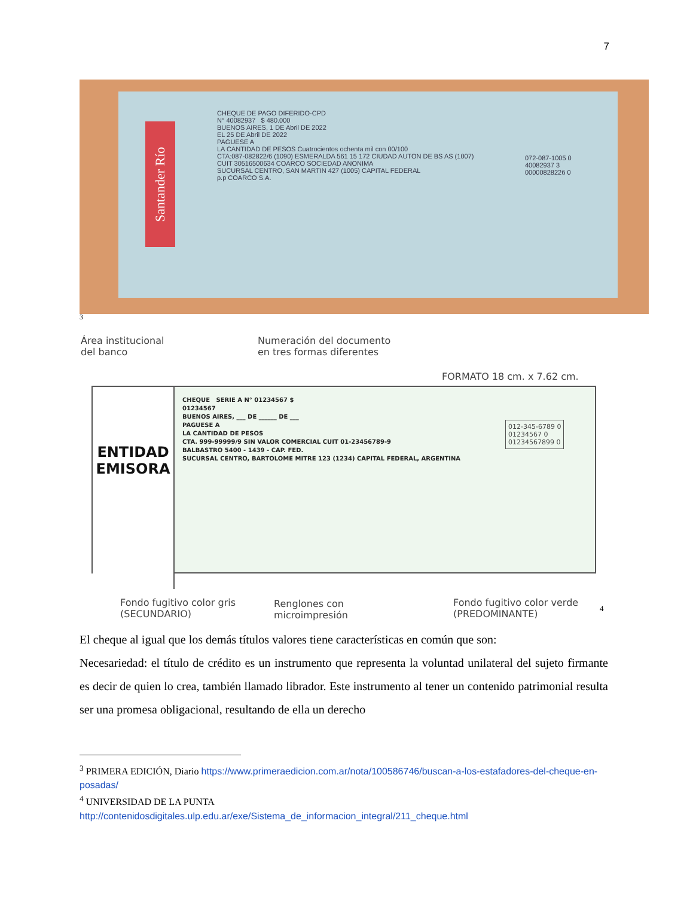7
Santander Río
CHEQUE DE PAGO DIFERIDO-CPD
N° 40082937 $ 480.000
BUENOS AIRES, 1 DE Abril DE 2022
EL 25 DE Abril DE 2022
PAGUESE A
LA CANTIDAD DE PESOS Cuatrocientos ochenta mil con 00/100
CTA:087-082822/6 (1090) ESMERALDA 561 15 172 CIUDAD AUTON DE BS AS (1007)
CUIT 30516500634 COARCO SOCIEDAD ANONIMA
SUCURSAL CENTRO, SAN MARTIN 427 (1005) CAPITAL FEDERAL
p.p COARCO S.A.
072-087-1005 0
40082937 3
0000082822б 0
3
Área institucional
del banco
Numeración del documento
en tres formas diferentes
FORMATO 18 cm. x 7.62 cm.
ENTIDAD
EMISORA
CHEQUE SERIE A N° 01234567 $
01234567
BUENOS AIRES, ___ DE ______ DE ___
PAGUESE A
LA CANTIDAD DE PESOS
CTA. 999-99999/9 SIN VALOR COMERCIAL CUIT 01-23456789-9
BALBASTRO 5400 - 1439 - CAP. FED.
SUCURSAL CENTRO, BARTOLOME MITRE 123 (1234) CAPITAL FEDERAL, ARGENTINA
012-345-6789 0
01234567 0
01234567899 0
Fondo fugitivo color gris
(SECUNDARIO)
Renglones con
microimpresión
Fondo fugitivo color verde
(PREDOMINANTE)
4
El cheque al igual que los demás títulos valores tiene características en común que son:
Necesariedad: el título de crédito es un instrumento que representa la voluntad unilateral del sujeto firmante es decir de quien lo crea, también llamado librador. Este instrumento al tener un contenido patrimonial resulta ser una promesa obligacional, resultando de ella un derecho
<sup>3</sup> PRIMERA EDICIÓN, Diario https://www.primeraedicion.com.ar/nota/100586746/buscan-a-los-estafadores-del-cheque-en-posadas/
<sup>4</sup> UNIVERSIDAD DE LA PUNTA
http://contenidosdigitales.ulp.edu.ar/exe/Sistema_de_informacion_integral/211_cheque.html